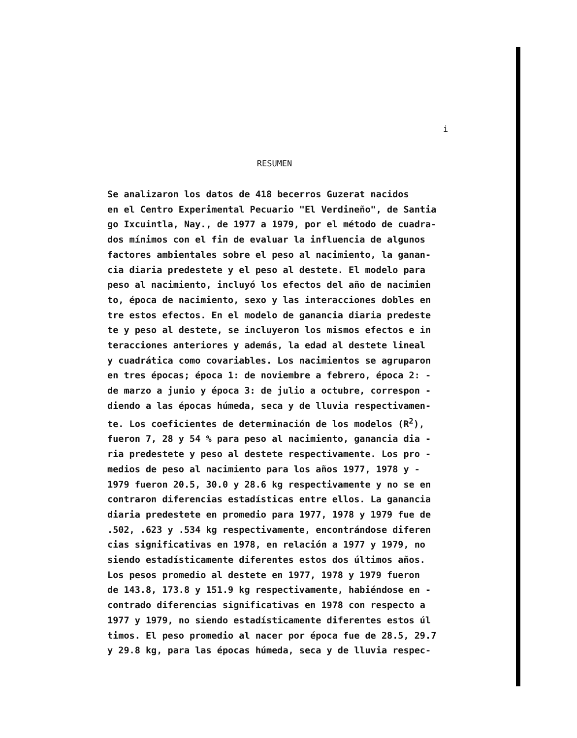i
RESUMEN
Se analizaron los datos de 418 becerros Guzerat nacidos en el Centro Experimental Pecuario "El Verdineño", de Santia go Ixcuintla, Nay., de 1977 a 1979, por el método de cuadra- dos mínimos con el fin de evaluar la influencia de algunos factores ambientales sobre el peso al nacimiento, la ganan- cia diaria predestete y el peso al destete. El modelo para peso al nacimiento, incluyó los efectos del año de nacimien to, época de nacimiento, sexo y las interacciones dobles en tre estos efectos. En el modelo de ganancia diaria predeste te y peso al destete, se incluyeron los mismos efectos e in teracciones anteriores y además, la edad al destete lineal y cuadrática como covariables. Los nacimientos se agruparon en tres épocas; época 1: de noviembre a febrero, época 2: - de marzo a junio y época 3: de julio a octubre, correspon - diendo a las épocas húmeda, seca y de lluvia respectivamen- te. Los coeficientes de determinación de los modelos (R<sup>2</sup>), fueron 7, 28 y 54 % para peso al nacimiento, ganancia dia - ria predestete y peso al destete respectivamente. Los pro - medios de peso al nacimiento para los años 1977, 1978 y - 1979 fueron 20.5, 30.0 y 28.6 kg respectivamente y no se en contraron diferencias estadísticas entre ellos. La ganancia diaria predestete en promedio para 1977, 1978 y 1979 fue de .502, .623 y .534 kg respectivamente, encontrándose diferen cias significativas en 1978, en relación a 1977 y 1979, no siendo estadísticamente diferentes estos dos últimos años. Los pesos promedio al destete en 1977, 1978 y 1979 fueron de 143.8, 173.8 y 151.9 kg respectivamente, habiéndose en - contrado diferencias significativas en 1978 con respecto a 1977 y 1979, no siendo estadísticamente diferentes estos úl timos. El peso promedio al nacer por época fue de 28.5, 29.7 y 29.8 kg, para las épocas húmeda, seca y de lluvia respec-